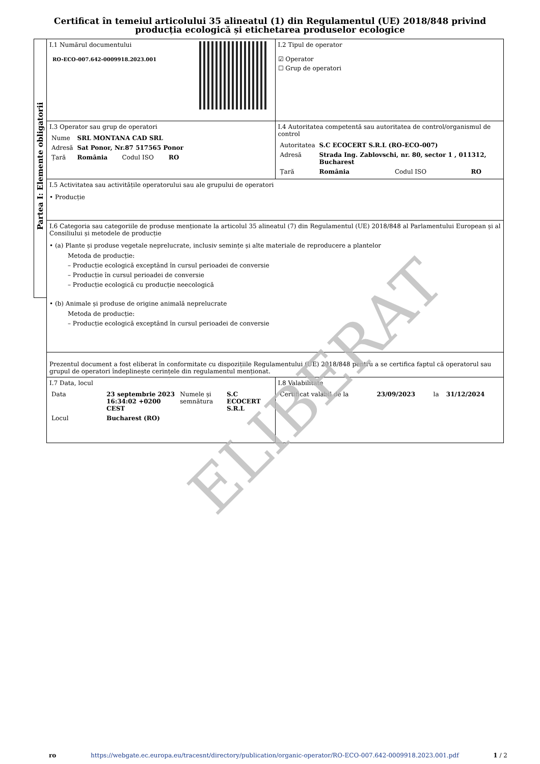Certificat în temeiul articolului 35 alineatul (1) din Regulamentul (UE) 2018/848 privind producția ecologică și etichetarea produselor ecologice
Partea I: Elemente obligatorii
| I.1 Numărul documentului RO-ECO-007.642-0009918.2023.001 | I.2 Tipul de operator ☑ Operator ☐ Grup de operatori |
| I.3 Operator sau grup de operatori / Nume / SRL MONTANA CAD SRL / / / / Adresă / Sat Ponor, Nr.87 517565 Ponor / / / / Țară / România / Codul ISO / RO / | I.4 Autoritatea competentă sau autoritatea de control/organismul de control / Autoritatea / S.C ECOCERT S.R.L (RO-ECO-007) / / / / Adresă / Strada Ing. Zablovschi, nr. 80, sector 1 , 011312, Bucharest / / / / Țară / România / Codul ISO / RO / |
| I.5 Activitatea sau activitățile operatorului sau ale grupului de operatori • Producție | |
| I.6 Categoria sau categoriile de produse menționate la articolul 35 alineatul (7) din Regulamentul (UE) 2018/848 al Parlamentului European și al Consiliului și metodele de producție • (a) Plante și produse vegetale neprelucrate, inclusiv semințe și alte materiale de reproducere a plantelor Metoda de producție: – Producție ecologică exceptând în cursul perioadei de conversie – Producție în cursul perioadei de conversie – Producție ecologică cu producție neecologică • (b) Animale și produse de origine animală neprelucrate Metoda de producție: – Producție ecologică exceptând în cursul perioadei de conversie | |
| Prezentul document a fost eliberat în conformitate cu dispozițiile Regulamentului (UE) 2018/848 pentru a se certifica faptul că operatorul sau grupul de operatori îndeplinește cerințele din regulamentul menționat. | |
| I.7 Data, locul / Data / 23 septembrie 2023 16:34:02 +0200 CEST / Numele și semnătura / S.C ECOCERT S.R.L / / Locul / Bucharest (RO) / / / | I.8 Valabilitate / Certificat valabil de la / 23/09/2023 / la / 31/12/2024 / |
ELIBERAT
ro https://webgate.ec.europa.eu/tracesnt/directory/publication/organic-operator/RO-ECO-007.642-0009918.2023.001.pdf 1 / 2